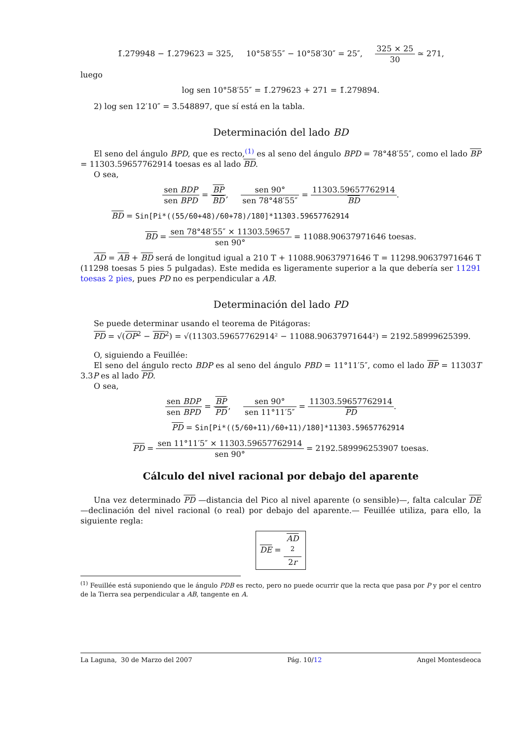1̄.279948 − 1̄.279623 = 325, 10°58′55″ − 10°58′30″ = 25″, 325 × 25 30 ≃ 271,
luego
log sen 10°58′55″ = 1̄.279623 + 271 = 1̄.279894.
2) log sen 12′10″ = 3̄.548897, que sí está en la tabla.
Determinación del lado BD
El seno del ángulo BPD, que es recto,<sup>(1)</sup> es al seno del ángulo BPD = 78°48′55″, como el lado BP = 11303.59657762914 toesas es al lado BD.
O sea,
sen BDP sen BPD = BP BD, sen 90° sen 78°48′55″ = 11303.59657762914 BD.
BD = Sin[Pi*((55/60+48)/60+78)/180]*11303.59657762914
BD = sen 78°48′55″ × 11303.59657 sen 90° = 11088.90637971646 toesas.
AD = AB + BD será de longitud igual a 210 T + 11088.90637971646 T = 11298.90637971646 T (11298 toesas 5 pies 5 pulgadas). Este medida es ligeramente superior a la que debería ser 11291 toesas 2 pies, pues PD no es perpendicular a AB.
Determinación del lado PD
Se puede determinar usando el teorema de Pitágoras:
PD = √(OP<sup>2</sup> − BD<sup>2</sup>) = √(11303.59657762914² − 11088.90637971644²) = 2192.58999625399.
O, siguiendo a Feuillée:
El seno del ángulo recto BDP es al seno del ángulo PBD = 11°11′5″, como el lado BP = 11303T 3.3P es al lado PD.
O sea,
sen BDP sen BPD = BP PD, sen 90° sen 11°11′5″ = 11303.59657762914 PD.
PD = Sin[Pi*((5/60+11)/60+11)/180]*11303.59657762914
PD = sen 11°11′5″ × 11303.59657762914 sen 90° = 2192.589996253907 toesas.
Cálculo del nivel racional por debajo del aparente
Una vez determinado PD —distancia del Pico al nivel aparente (o sensible)—, falta calcular DE —declinación del nivel racional (o real) por debajo del aparente.— Feuillée utiliza, para ello, la siguiente regla:
DE = AD
<sup>2</sup> 2r
<sup>(1)</sup> Feuillée está suponiendo que le ángulo PDB es recto, pero no puede ocurrir que la recta que pasa por P y por el centro de la Tierra sea perpendicular a AB, tangente en A.
La Laguna, 30 de Marzo del 2007 Pág. 10/12 Angel Montesdeoca